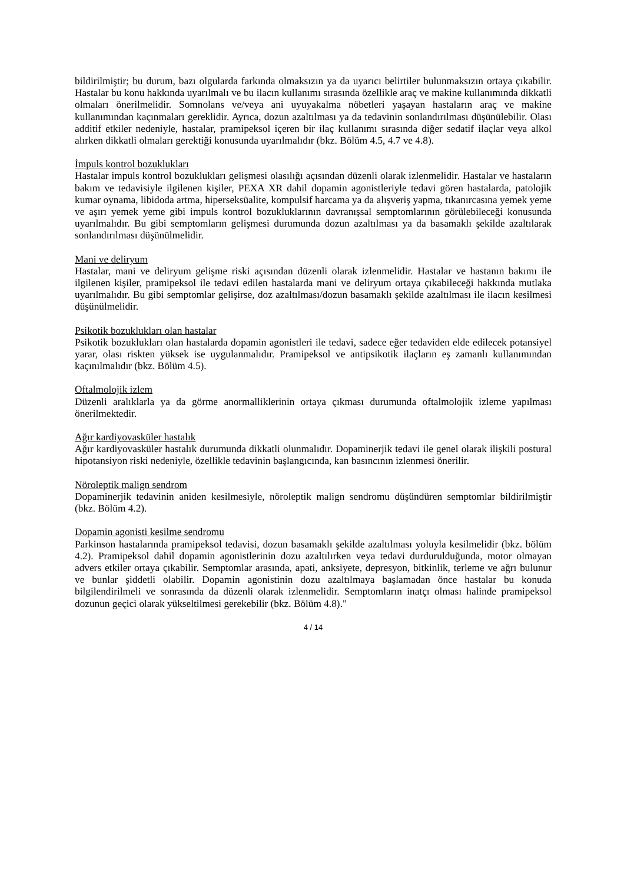bildirilmiştir; bu durum, bazı olgularda farkında olmaksızın ya da uyarıcı belirtiler bulunmaksızın ortaya çıkabilir. Hastalar bu konu hakkında uyarılmalı ve bu ilacın kullanımı sırasında özellikle araç ve makine kullanımında dikkatli olmaları önerilmelidir. Somnolans ve/veya ani uyuyakalma nöbetleri yaşayan hastaların araç ve makine kullanımından kaçınmaları gereklidir. Ayrıca, dozun azaltılması ya da tedavinin sonlandırılması düşünülebilir. Olası additif etkiler nedeniyle, hastalar, pramipeksol içeren bir ilaç kullanımı sırasında diğer sedatif ilaçlar veya alkol alırken dikkatli olmaları gerektiği konusunda uyarılmalıdır (bkz. Bölüm 4.5, 4.7 ve 4.8).
İmpuls kontrol bozuklukları
Hastalar impuls kontrol bozuklukları gelişmesi olasılığı açısından düzenli olarak izlenmelidir. Hastalar ve hastaların bakım ve tedavisiyle ilgilenen kişiler, PEXA XR dahil dopamin agonistleriyle tedavi gören hastalarda, patolojik kumar oynama, libidoda artma, hiperseksüalite, kompulsif harcama ya da alışveriş yapma, tıkanırcasına yemek yeme ve aşırı yemek yeme gibi impuls kontrol bozukluklarının davranışsal semptomlarının görülebileceği konusunda uyarılmalıdır. Bu gibi semptomların gelişmesi durumunda dozun azaltılması ya da basamaklı şekilde azaltılarak sonlandırılması düşünülmelidir.
Mani ve deliryum
Hastalar, mani ve deliryum gelişme riski açısından düzenli olarak izlenmelidir. Hastalar ve hastanın bakımı ile ilgilenen kişiler, pramipeksol ile tedavi edilen hastalarda mani ve deliryum ortaya çıkabileceği hakkında mutlaka uyarılmalıdır. Bu gibi semptomlar gelişirse, doz azaltılması/dozun basamaklı şekilde azaltılması ile ilacın kesilmesi düşünülmelidir.
Psikotik bozuklukları olan hastalar
Psikotik bozuklukları olan hastalarda dopamin agonistleri ile tedavi, sadece eğer tedaviden elde edilecek potansiyel yarar, olası riskten yüksek ise uygulanmalıdır. Pramipeksol ve antipsikotik ilaçların eş zamanlı kullanımından kaçınılmalıdır (bkz. Bölüm 4.5).
Oftalmolojik izlem
Düzenli aralıklarla ya da görme anormalliklerinin ortaya çıkması durumunda oftalmolojik izleme yapılması önerilmektedir.
Ağır kardiyovasküler hastalık
Ağır kardiyovasküler hastalık durumunda dikkatli olunmalıdır. Dopaminerjik tedavi ile genel olarak ilişkili postural hipotansiyon riski nedeniyle, özellikle tedavinin başlangıcında, kan basıncının izlenmesi önerilir.
Nöroleptik malign sendrom
Dopaminerjik tedavinin aniden kesilmesiyle, nöroleptik malign sendromu düşündüren semptomlar bildirilmiştir (bkz. Bölüm 4.2).
Dopamin agonisti kesilme sendromu
Parkinson hastalarında pramipeksol tedavisi, dozun basamaklı şekilde azaltılması yoluyla kesilmelidir (bkz. bölüm 4.2). Pramipeksol dahil dopamin agonistlerinin dozu azaltılırken veya tedavi durdurulduğunda, motor olmayan advers etkiler ortaya çıkabilir. Semptomlar arasında, apati, anksiyete, depresyon, bitkinlik, terleme ve ağrı bulunur ve bunlar şiddetli olabilir. Dopamin agonistinin dozu azaltılmaya başlamadan önce hastalar bu konuda bilgilendirilmeli ve sonrasında da düzenli olarak izlenmelidir. Semptomların inatçı olması halinde pramipeksol dozunun geçici olarak yükseltilmesi gerekebilir (bkz. Bölüm 4.8)."
4 / 14